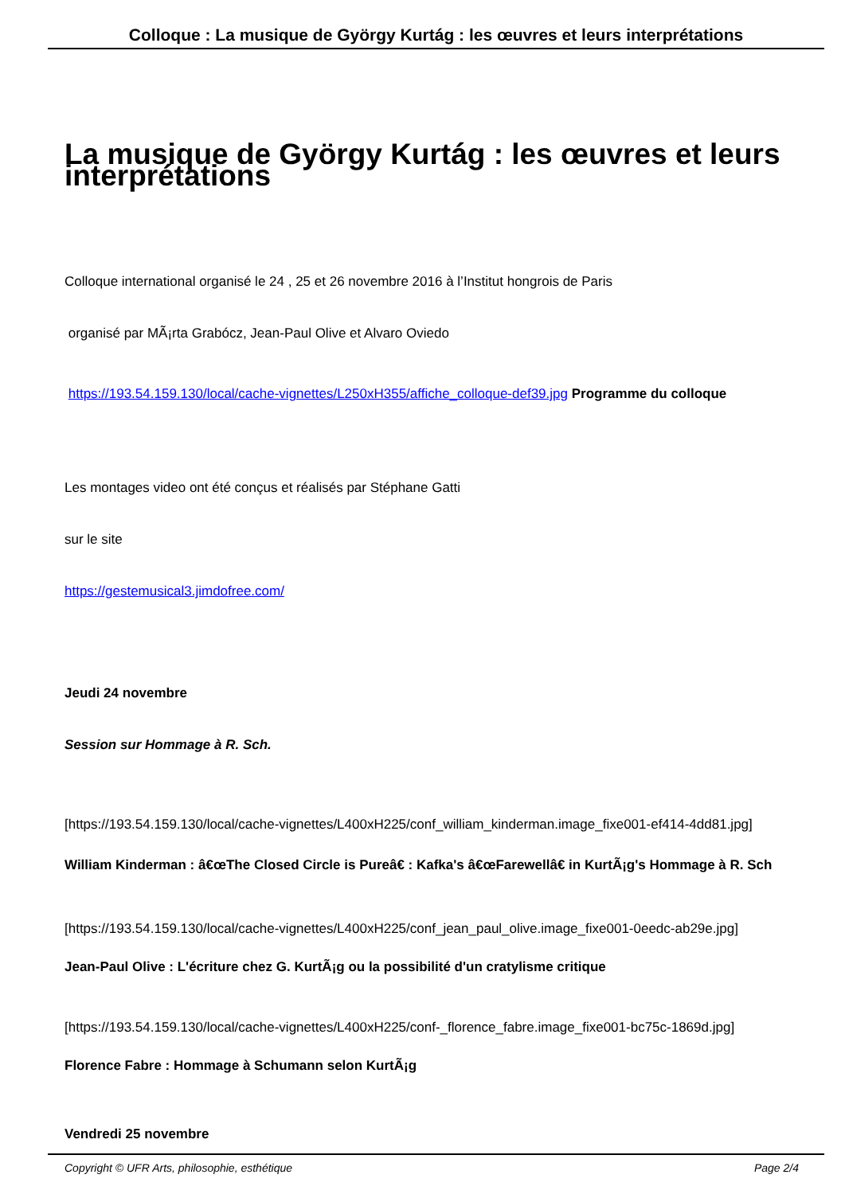Colloque : La musique de György Kurtág : les œuvres et leurs interprétations
La musique de György Kurtág : les œuvres et leurs interprétations
Colloque international organisé le 24 , 25 et 26 novembre 2016 à l’Institut hongrois de Paris
organisé par MÃ¡rta Grabócz, Jean-Paul Olive et Alvaro Oviedo
https://193.54.159.130/local/cache-vignettes/L250xH355/affiche_colloque-def39.jpg Programme du colloque
Les montages video ont été conçus et réalisés par Stéphane Gatti
sur le site
https://gestemusical3.jimdofree.com/
Jeudi 24 novembre
Session sur Hommage à R. Sch.
[https://193.54.159.130/local/cache-vignettes/L400xH225/conf_william_kinderman.image_fixe001-ef414-4dd81.jpg]
William Kinderman : â€œThe Closed Circle is Pureâ€ : Kafka's â€œFarewellâ€ in KurtÃ¡g's Hommage à R. Sch
[https://193.54.159.130/local/cache-vignettes/L400xH225/conf_jean_paul_olive.image_fixe001-0eedc-ab29e.jpg]
Jean-Paul Olive : L'écriture chez G. KurtÃ¡g ou la possibilité d'un cratylisme critique
[https://193.54.159.130/local/cache-vignettes/L400xH225/conf-_florence_fabre.image_fixe001-bc75c-1869d.jpg]
Florence Fabre : Hommage à Schumann selon KurtÃ¡g
Vendredi 25 novembre
Copyright © UFR Arts, philosophie, esthétique Page 2/4